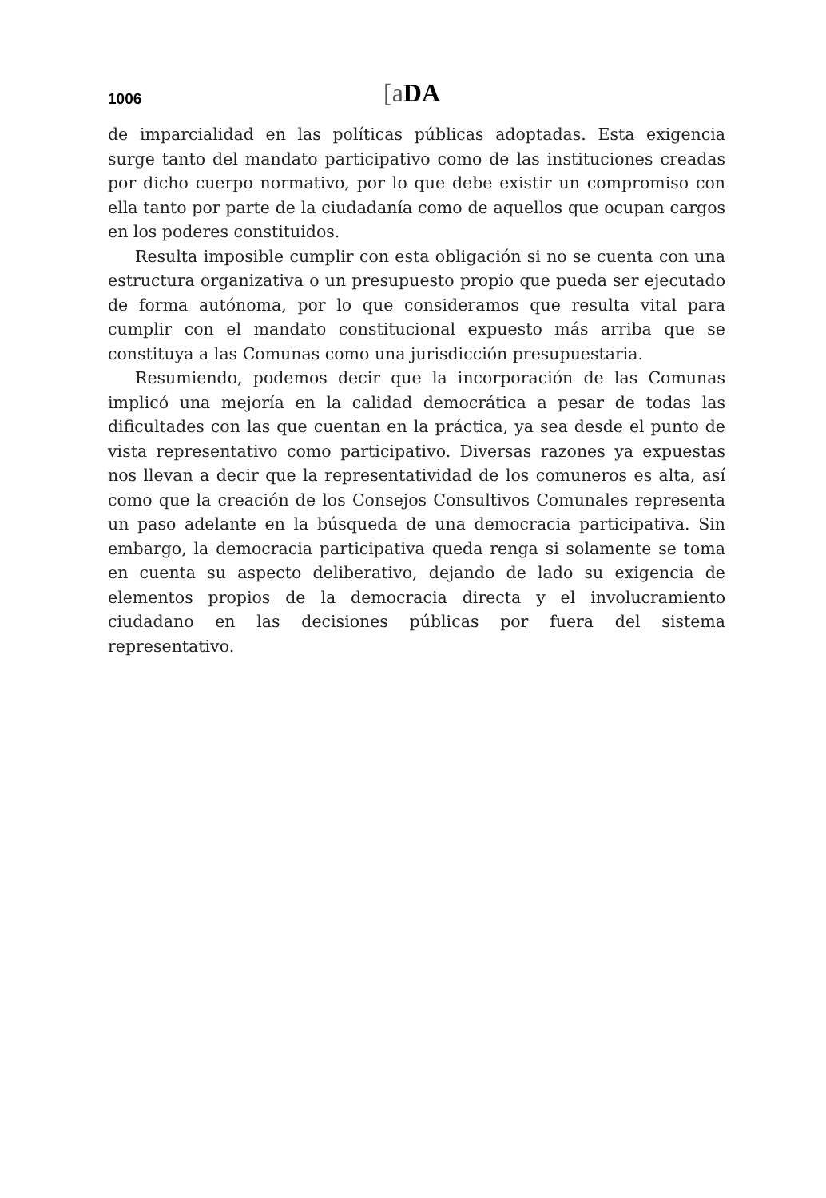1006
[a DA
de imparcialidad en las políticas públicas adoptadas. Esta exigencia surge tanto del mandato participativo como de las instituciones creadas por dicho cuerpo normativo, por lo que debe existir un compromiso con ella tanto por parte de la ciudadanía como de aquellos que ocupan cargos en los poderes constituidos.
Resulta imposible cumplir con esta obligación si no se cuenta con una estructura organizativa o un presupuesto propio que pueda ser ejecutado de forma autónoma, por lo que consideramos que resulta vital para cumplir con el mandato constitucional expuesto más arriba que se constituya a las Comunas como una jurisdicción presupuestaria.
Resumiendo, podemos decir que la incorporación de las Comunas implicó una mejoría en la calidad democrática a pesar de todas las dificultades con las que cuentan en la práctica, ya sea desde el punto de vista representativo como participativo. Diversas razones ya expuestas nos llevan a decir que la representatividad de los comuneros es alta, así como que la creación de los Consejos Consultivos Comunales representa un paso adelante en la búsqueda de una democracia participativa. Sin embargo, la democracia participativa queda renga si solamente se toma en cuenta su aspecto deliberativo, dejando de lado su exigencia de elementos propios de la democracia directa y el involucramiento ciudadano en las decisiones públicas por fuera del sistema representativo.